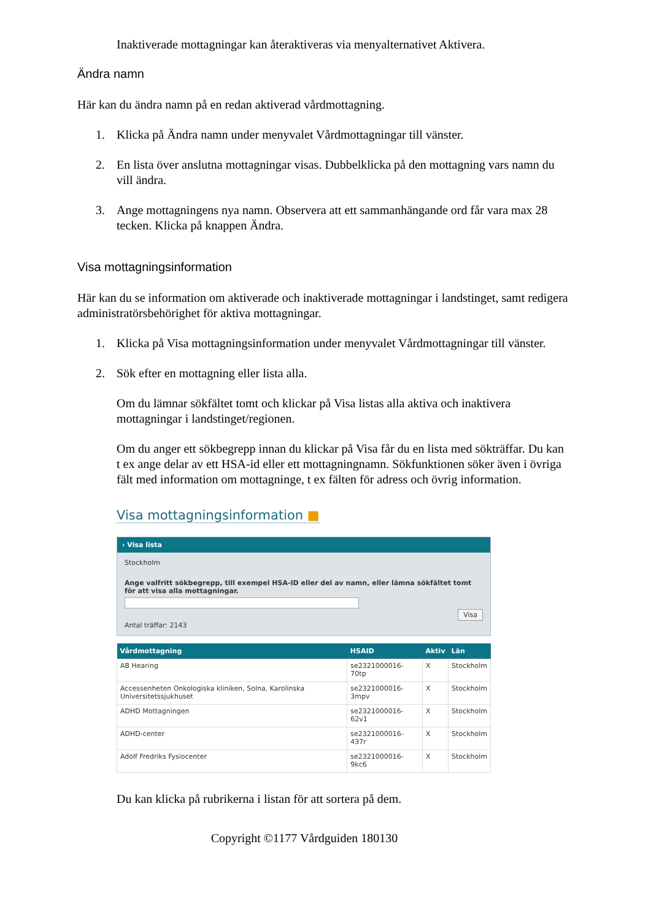Inaktiverade mottagningar kan återaktiveras via menyalternativet Aktivera.
Ändra namn
Här kan du ändra namn på en redan aktiverad vårdmottagning.
1. Klicka på Ändra namn under menyvalet Vårdmottagningar till vänster.
2. En lista över anslutna mottagningar visas. Dubbelklicka på den mottagning vars namn du vill ändra.
3. Ange mottagningens nya namn. Observera att ett sammanhängande ord får vara max 28 tecken. Klicka på knappen Ändra.
Visa mottagningsinformation
Här kan du se information om aktiverade och inaktiverade mottagningar i landstinget, samt redigera administratörsbehörighet för aktiva mottagningar.
1. Klicka på Visa mottagningsinformation under menyvalet Vårdmottagningar till vänster.
2. Sök efter en mottagning eller lista alla.
Om du lämnar sökfältet tomt och klickar på Visa listas alla aktiva och inaktivera mottagningar i landstinget/regionen.
Om du anger ett sökbegrepp innan du klickar på Visa får du en lista med sökträffar. Du kan t ex ange delar av ett HSA-id eller ett mottagningnamn. Sökfunktionen söker även i övriga fält med information om mottagninge, t ex fälten för adress och övrig information.
Visa mottagningsinformation ■
› Visa lista
Stockholm
Ange valfritt sökbegrepp, till exempel HSA-ID eller del av namn, eller lämna sökfältet tomt för att visa alla mottagningar.
Visa
Antal träffar: 2143
| Vårdmottagning | HSAID | Aktiv | Län |
| --- | --- | --- | --- |
| AB Hearing | se2321000016-70tp | X | Stockholm |
| Accessenheten Onkologiska kliniken, Solna, Karolinska Universitetssjukhuset | se2321000016-3mpv | X | Stockholm |
| ADHD Mottagningen | se2321000016-62v1 | X | Stockholm |
| ADHD-center | se2321000016-437r | X | Stockholm |
| Adolf Fredriks Fysiocenter | se2321000016-9kc6 | X | Stockholm |
Du kan klicka på rubrikerna i listan för att sortera på dem.
Copyright ©1177 Vårdguiden 180130